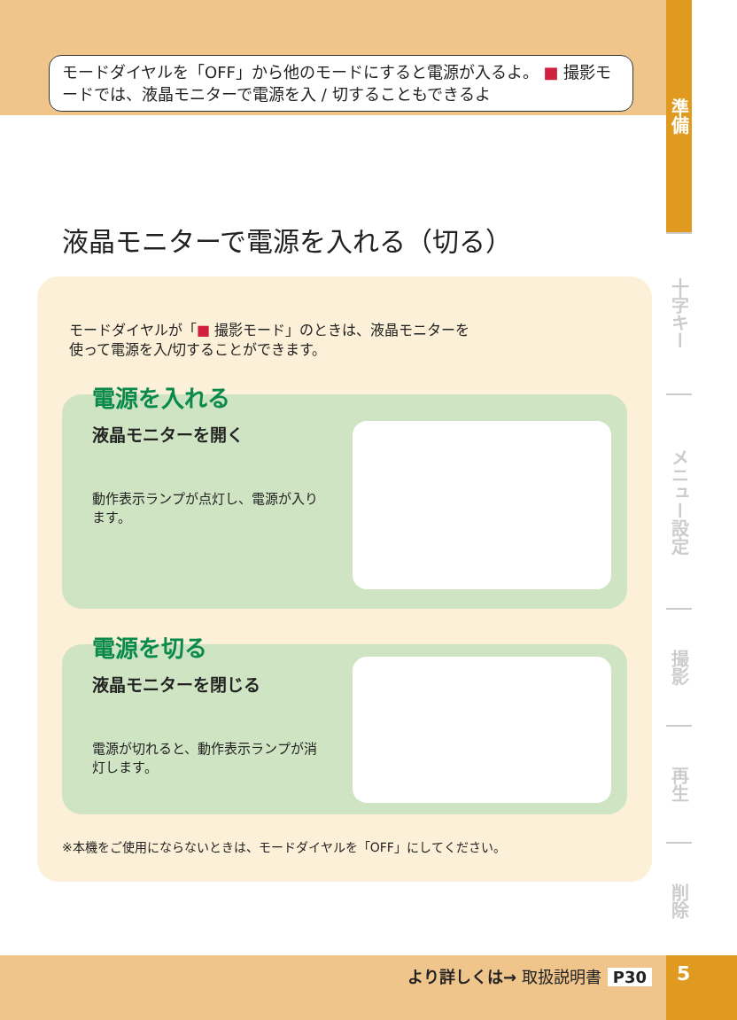モードダイヤルを「OFF」から他のモードにすると電源が入るよ。 ■ 撮影モードでは、液晶モニターで電源を入 / 切することもできるよ
準備
十字キー
メニュー設定
撮影
再生
削除
液晶モニターで電源を入れる（切る）
モードダイヤルが「■ 撮影モード」のときは、液晶モニターを使って電源を入/切することができます。
電源を入れる
液晶モニターを開く
動作表示ランプが点灯し、電源が入ります。
電源を切る
液晶モニターを閉じる
電源が切れると、動作表示ランプが消灯します。
※本機をご使用にならないときは、モードダイヤルを「OFF」にしてください。
より詳しくは→ 取扱説明書 P30 5